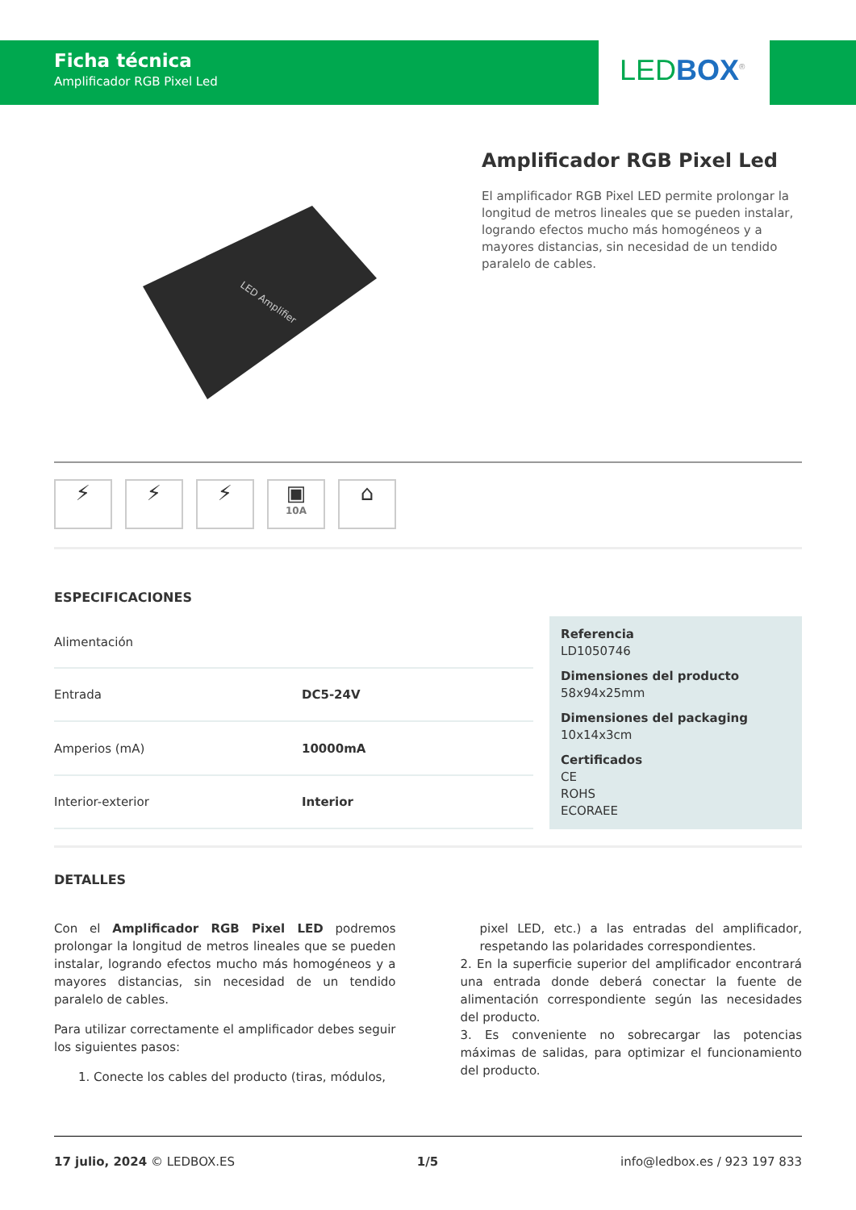Ficha técnica
Amplificador RGB Pixel Led
LED BOX<sup>®</sup>
LED Amplifier
Amplificador RGB Pixel Led
El amplificador RGB Pixel LED permite prolongar la longitud de metros lineales que se pueden instalar, logrando efectos mucho más homogéneos y a mayores distancias, sin necesidad de un tendido paralelo de cables.
⚡ ⚡ ⚡ ▣
10A
⌂
ESPECIFICACIONES
| Alimentación | |
| Entrada | DC5-24V |
| Amperios (mA) | 10000mA |
| Interior-exterior | Interior |
Referencia
LD1050746
Dimensiones del producto
58x94x25mm
Dimensiones del packaging
10x14x3cm
Certificados
CE
ROHS
ECORAEE
DETALLES
Con el Amplificador RGB Pixel LED podremos prolongar la longitud de metros lineales que se pueden instalar, logrando efectos mucho más homogéneos y a mayores distancias, sin necesidad de un tendido paralelo de cables.
Para utilizar correctamente el amplificador debes seguir los siguientes pasos:
1. Conecte los cables del producto (tiras, módulos,
pixel LED, etc.) a las entradas del amplificador, respetando las polaridades correspondientes.
2. En la superficie superior del amplificador encontrará una entrada donde deberá conectar la fuente de alimentación correspondiente según las necesidades del producto.
3. Es conveniente no sobrecargar las potencias máximas de salidas, para optimizar el funcionamiento del producto.
17 julio, 2024 © LEDBOX.ES 1/5 info@ledbox.es / 923 197 833